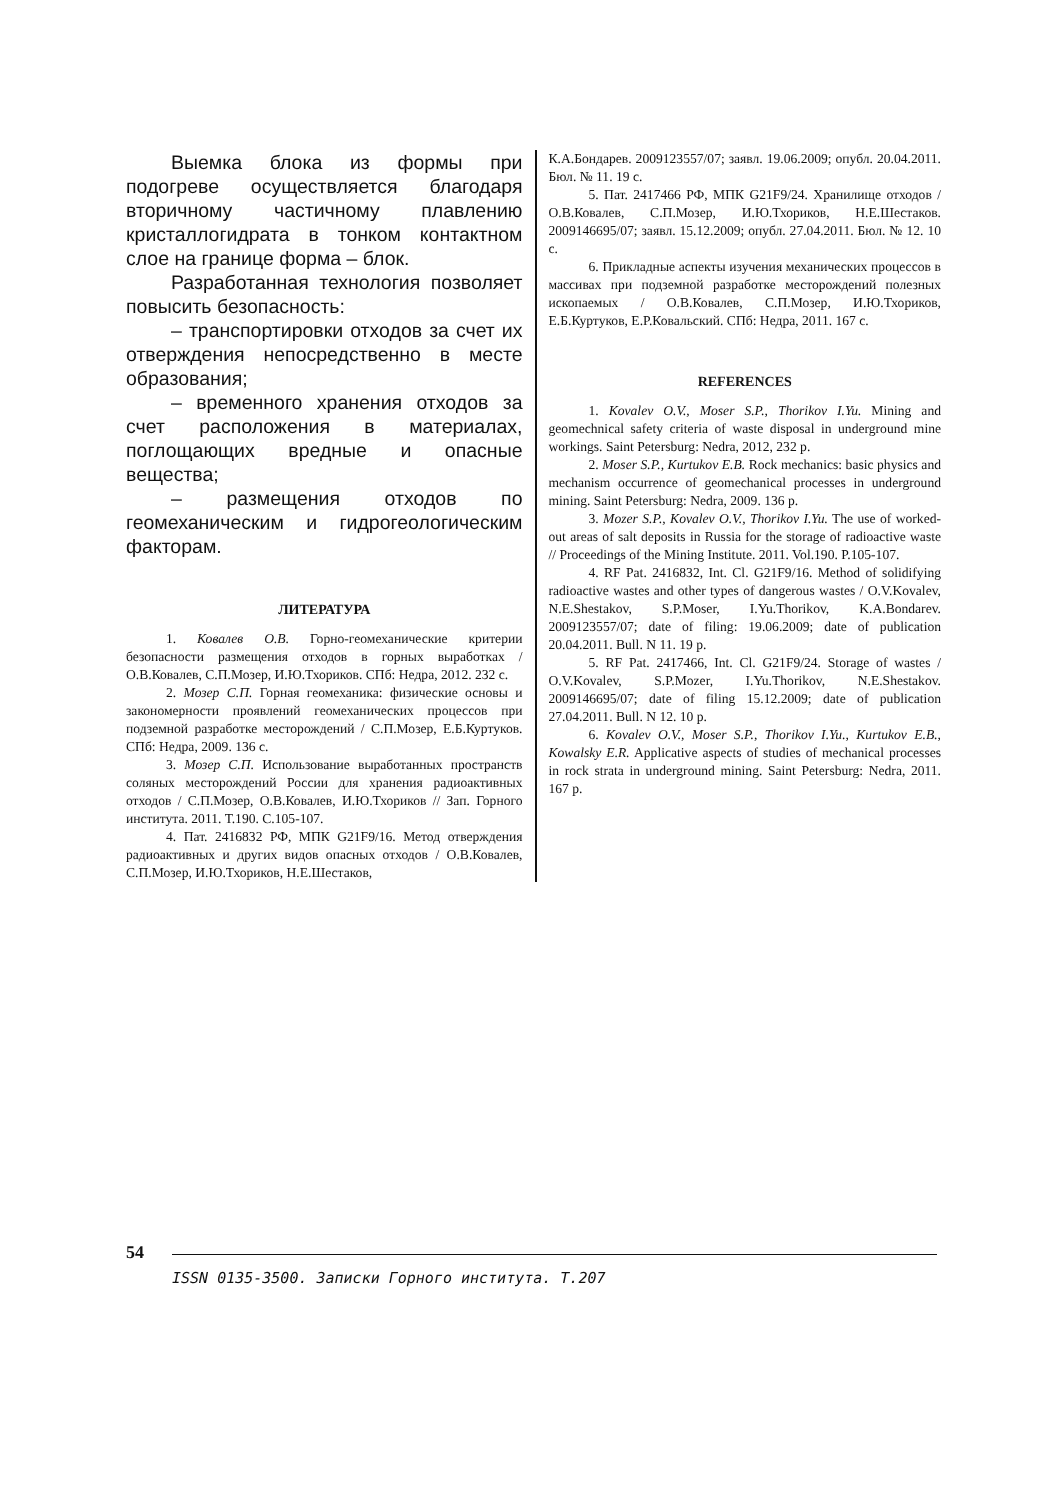Выемка блока из формы при подогреве осуществляется благодаря вторичному частичному плавлению кристаллогидрата в тонком контактном слое на границе форма – блок.
Разработанная технология позволяет повысить безопасность:
– транспортировки отходов за счет их отверждения непосредственно в месте образования;
– временного хранения отходов за счет расположения в материалах, поглощающих вредные и опасные вещества;
– размещения отходов по геомеханическим и гидрогеологическим факторам.
ЛИТЕРАТУРА
1. Ковалев О.В. Горно-геомеханические критерии безопасности размещения отходов в горных выработках / О.В.Ковалев, С.П.Мозер, И.Ю.Тхориков. СПб: Недра, 2012. 232 с.
2. Мозер С.П. Горная геомеханика: физические основы и закономерности проявлений геомеханических процессов при подземной разработке месторождений / С.П.Мозер, Е.Б.Куртуков. СПб: Недра, 2009. 136 с.
3. Мозер С.П. Использование выработанных пространств соляных месторождений России для хранения радиоактивных отходов / С.П.Мозер, О.В.Ковалев, И.Ю.Тхориков // Зап. Горного института. 2011. Т.190. С.105-107.
4. Пат. 2416832 РФ, МПК G21F9/16. Метод отверждения радиоактивных и других видов опасных отходов / О.В.Ковалев, С.П.Мозер, И.Ю.Тхориков, Н.Е.Шестаков,
К.А.Бондарев. 2009123557/07; заявл. 19.06.2009; опубл. 20.04.2011. Бюл. № 11. 19 с.
5. Пат. 2417466 РФ, МПК G21F9/24. Хранилище отходов / О.В.Ковалев, С.П.Мозер, И.Ю.Тхориков, Н.Е.Шестаков. 2009146695/07; заявл. 15.12.2009; опубл. 27.04.2011. Бюл. № 12. 10 с.
6. Прикладные аспекты изучения механических процессов в массивах при подземной разработке месторождений полезных ископаемых / О.В.Ковалев, С.П.Мозер, И.Ю.Тхориков, Е.Б.Куртуков, Е.Р.Ковальский. СПб: Недра, 2011. 167 с.
REFERENCES
1. Kovalev O.V., Moser S.P., Thorikov I.Yu. Mining and geomechnical safety criteria of waste disposal in underground mine workings. Saint Petersburg: Nedra, 2012, 232 p.
2. Moser S.P., Kurtukov E.B. Rock mechanics: basic physics and mechanism occurrence of geomechanical processes in underground mining. Saint Petersburg: Nedra, 2009. 136 p.
3. Mozer S.P., Kovalev O.V., Thorikov I.Yu. The use of worked-out areas of salt deposits in Russia for the storage of radioactive waste // Proceedings of the Mining Institute. 2011. Vol.190. P.105-107.
4. RF Pat. 2416832, Int. Cl. G21F9/16. Method of solidifying radioactive wastes and other types of dangerous wastes / O.V.Kovalev, N.E.Shestakov, S.P.Moser, I.Yu.Thorikov, K.A.Bondarev. 2009123557/07; date of filing: 19.06.2009; date of publication 20.04.2011. Bull. N 11. 19 p.
5. RF Pat. 2417466, Int. Cl. G21F9/24. Storage of wastes / O.V.Kovalev, S.P.Mozer, I.Yu.Thorikov, N.E.Shestakov. 2009146695/07; date of filing 15.12.2009; date of publication 27.04.2011. Bull. N 12. 10 p.
6. Kovalev O.V., Moser S.P., Thorikov I.Yu., Kurtukov E.B., Kowalsky E.R. Applicative aspects of studies of mechanical processes in rock strata in underground mining. Saint Petersburg: Nedra, 2011. 167 p.
54
ISSN 0135-3500. Записки Горного института. Т.207